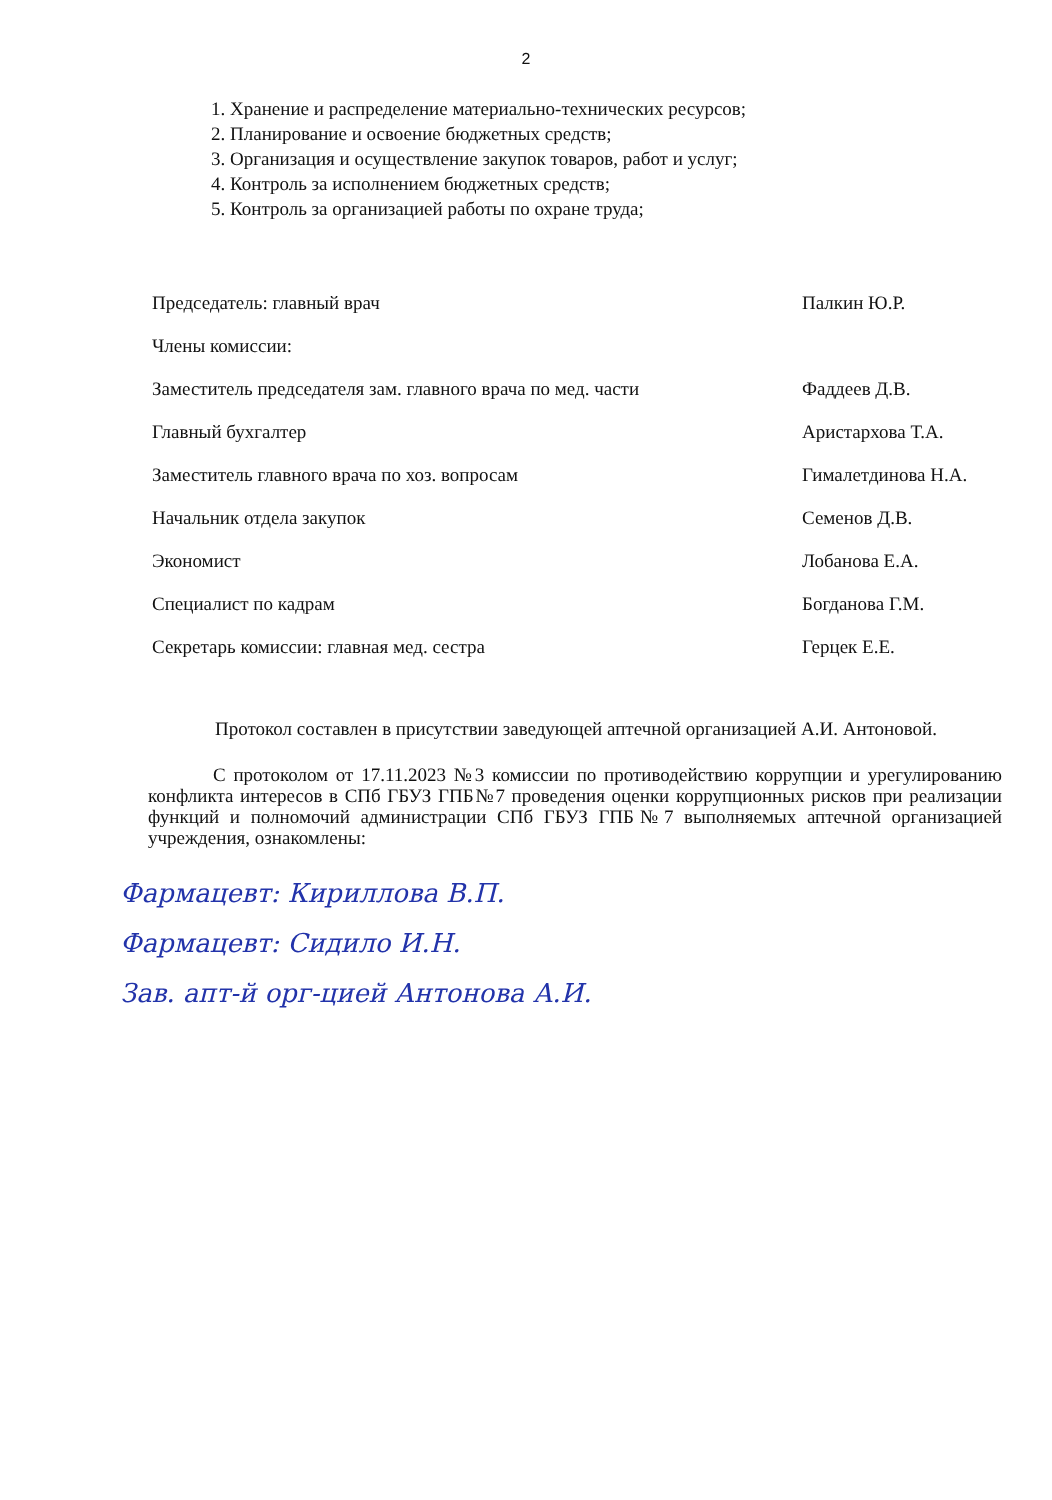2
1. Хранение и распределение материально-технических ресурсов;
2. Планирование и освоение бюджетных средств;
3. Организация и осуществление закупок товаров, работ и услуг;
4. Контроль за исполнением бюджетных средств;
5. Контроль за организацией работы по охране труда;
| Председатель: главный врач | Палкин Ю.Р. |
| Члены комиссии: | |
| Заместитель председателя зам. главного врача по мед. части | Фаддеев Д.В. |
| Главный бухгалтер | Аристархова Т.А. |
| Заместитель главного врача по хоз. вопросам | Гималетдинова Н.А. |
| Начальник отдела закупок | Семенов Д.В. |
| Экономист | Лобанова Е.А. |
| Специалист по кадрам | Богданова Г.М. |
| Секретарь комиссии: главная мед. сестра | Герцек Е.Е. |
Протокол составлен в присутствии заведующей аптечной организацией А.И. Антоновой.
С протоколом от 17.11.2023 №3 комиссии по противодействию коррупции и урегулированию конфликта интересов в СПб ГБУЗ ГПБ№7 проведения оценки коррупционных рисков при реализации функций и полномочий администрации СПб ГБУЗ ГПБ№7 выполняемых аптечной организацией учреждения, ознакомлены:
Фармацевт: Кириллова В.П.
Фармацевт: Сидило И.Н.
Зав. апт-й орг-цией Антонова А.И.